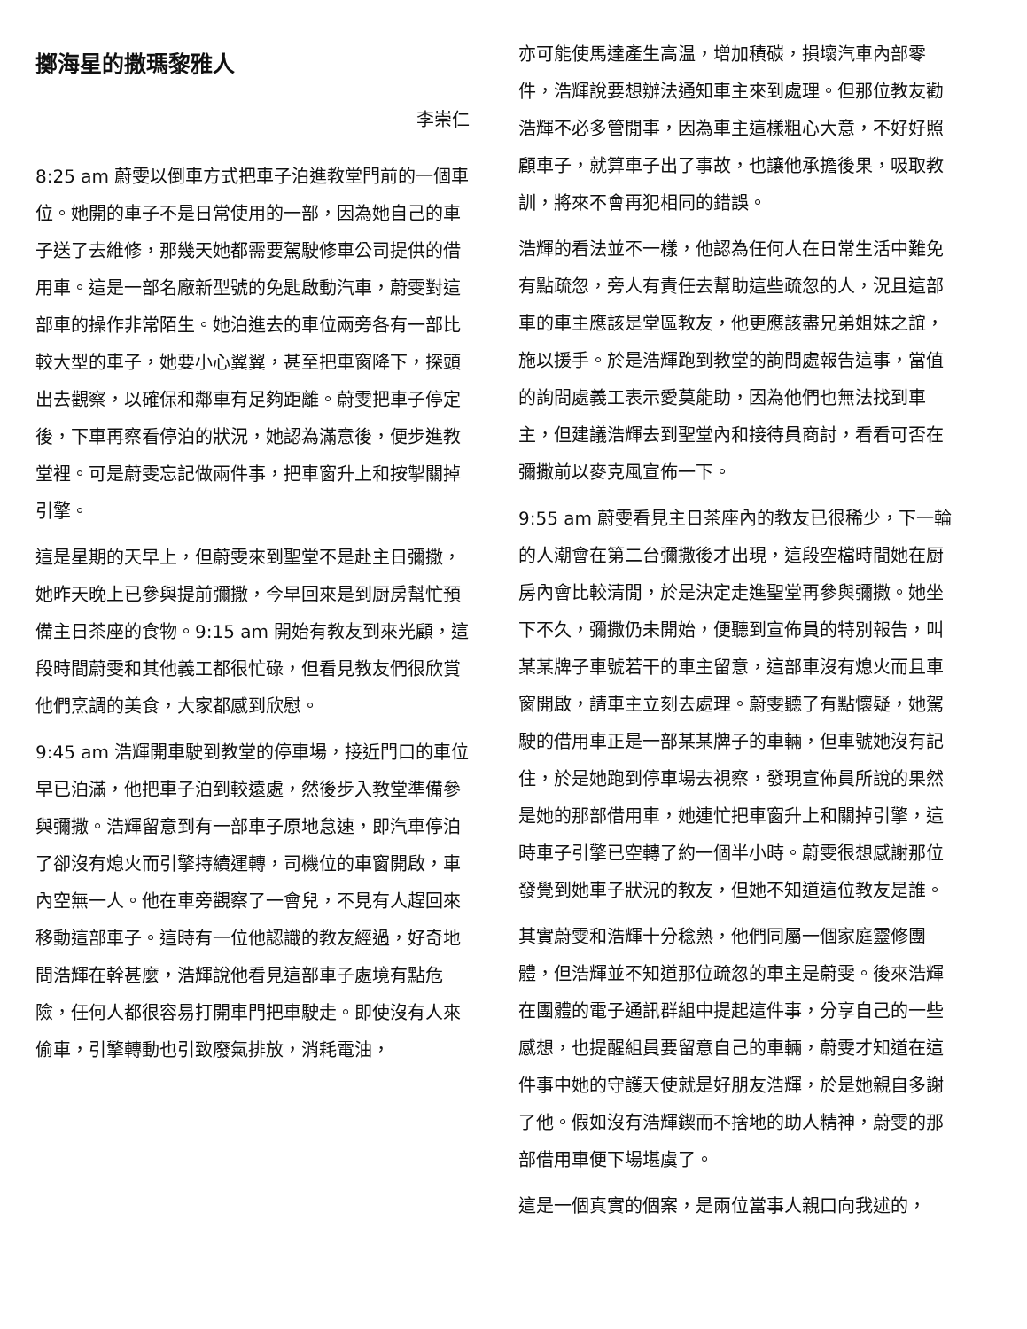擲海星的撒瑪黎雅人
李崇仁
8:25 am 蔚雯以倒車方式把車子泊進教堂門前的一個車位。她開的車子不是日常使用的一部，因為她自己的車子送了去維修，那幾天她都需要駕駛修車公司提供的借用車。這是一部名廠新型號的免匙啟動汽車，蔚雯對這部車的操作非常陌生。她泊進去的車位兩旁各有一部比較大型的車子，她要小心翼翼，甚至把車窗降下，探頭出去觀察，以確保和鄰車有足夠距離。蔚雯把車子停定後，下車再察看停泊的狀況，她認為滿意後，便步進教堂裡。可是蔚雯忘記做兩件事，把車窗升上和按掣關掉引擎。
這是星期的天早上，但蔚雯來到聖堂不是赴主日彌撒，她昨天晚上已參與提前彌撒，今早回來是到厨房幫忙預備主日茶座的食物。9:15 am 開始有教友到來光顧，這段時間蔚雯和其他義工都很忙碌，但看見教友們很欣賞他們烹調的美食，大家都感到欣慰。
9:45 am 浩輝開車駛到教堂的停車場，接近門口的車位早已泊滿，他把車子泊到較遠處，然後步入教堂準備參與彌撒。浩輝留意到有一部車子原地怠速，即汽車停泊了卻沒有熄火而引擎持續運轉，司機位的車窗開啟，車內空無一人。他在車旁觀察了一會兒，不見有人趕回來移動這部車子。這時有一位他認識的教友經過，好奇地問浩輝在幹甚麼，浩輝說他看見這部車子處境有點危險，任何人都很容易打開車門把車駛走。即使沒有人來偷車，引擎轉動也引致廢氣排放，消耗電油，
亦可能使馬達產生高温，增加積碳，損壞汽車內部零件，浩輝說要想辦法通知車主來到處理。但那位教友勸浩輝不必多管閒事，因為車主這樣粗心大意，不好好照顧車子，就算車子出了事故，也讓他承擔後果，吸取教訓，將來不會再犯相同的錯誤。
浩輝的看法並不一樣，他認為任何人在日常生活中難免有點疏忽，旁人有責任去幫助這些疏忽的人，況且這部車的車主應該是堂區教友，他更應該盡兄弟姐妹之誼，施以援手。於是浩輝跑到教堂的詢問處報告這事，當值的詢問處義工表示愛莫能助，因為他們也無法找到車主，但建議浩輝去到聖堂內和接待員商討，看看可否在彌撒前以麥克風宣佈一下。
9:55 am 蔚雯看見主日茶座內的教友已很稀少，下一輪的人潮會在第二台彌撒後才出現，這段空檔時間她在厨房內會比較清閒，於是決定走進聖堂再參與彌撒。她坐下不久，彌撒仍未開始，便聽到宣佈員的特別報告，叫某某牌子車號若干的車主留意，這部車沒有熄火而且車窗開啟，請車主立刻去處理。蔚雯聽了有點懷疑，她駕駛的借用車正是一部某某牌子的車輛，但車號她沒有記住，於是她跑到停車場去視察，發現宣佈員所說的果然是她的那部借用車，她連忙把車窗升上和關掉引擎，這時車子引擎已空轉了約一個半小時。蔚雯很想感謝那位發覺到她車子狀況的教友，但她不知道這位教友是誰。
其實蔚雯和浩輝十分稔熟，他們同屬一個家庭靈修團體，但浩輝並不知道那位疏忽的車主是蔚雯。後來浩輝在團體的電子通訊群組中提起這件事，分享自己的一些感想，也提醒組員要留意自己的車輛，蔚雯才知道在這件事中她的守護天使就是好朋友浩輝，於是她親自多謝了他。假如沒有浩輝鍥而不捨地的助人精神，蔚雯的那部借用車便下場堪虞了。
這是一個真實的個案，是兩位當事人親口向我述的，